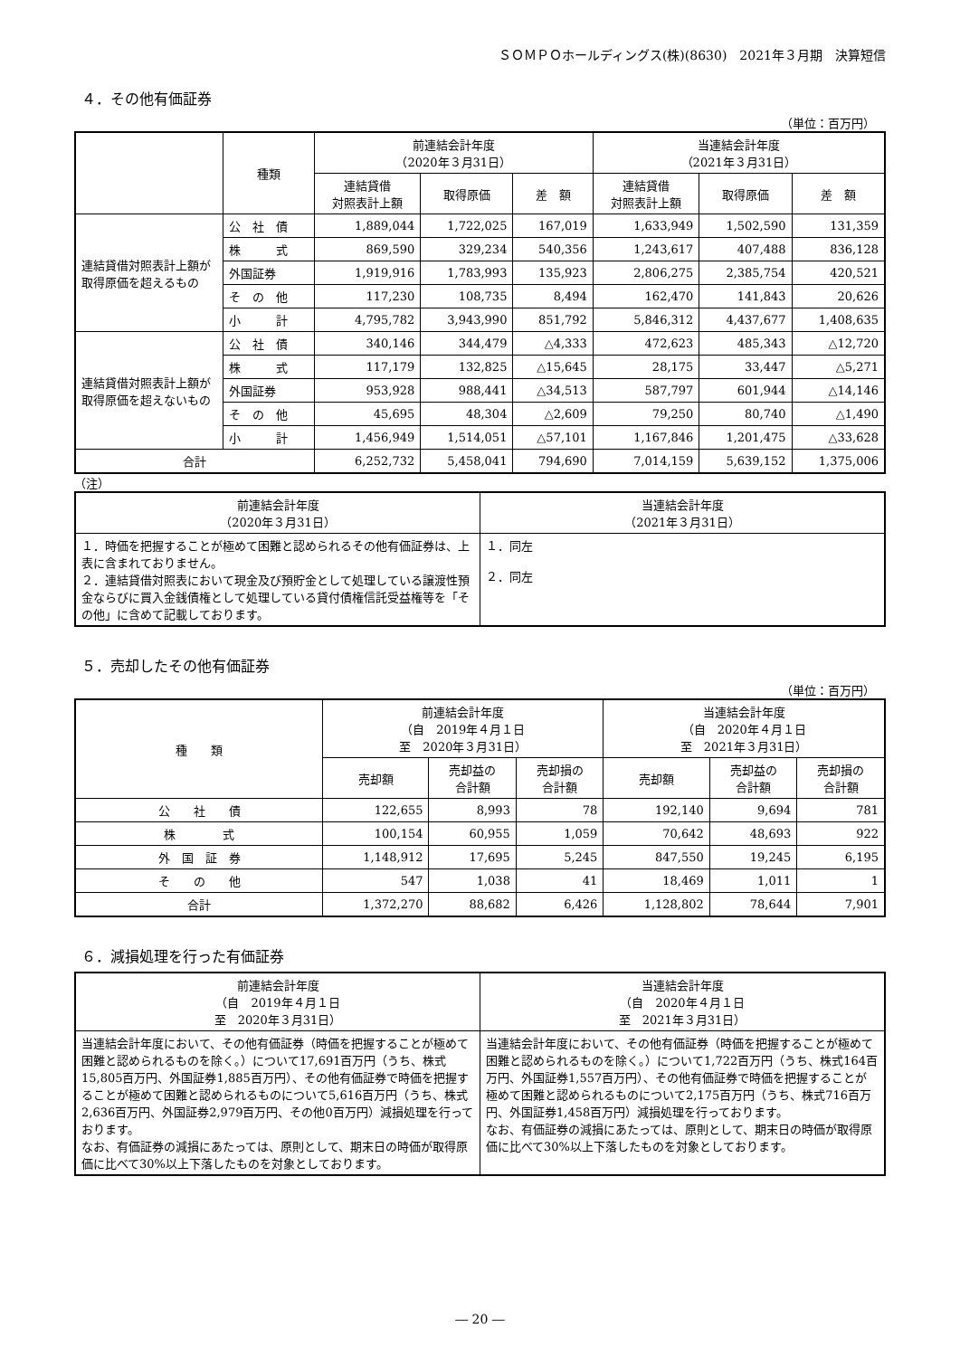ＳＯＭＰＯホールディングス(株)(8630)　2021年３月期　決算短信
４．その他有価証券
（単位：百万円）
| | 種類 | 前連結会計年度 （2020年３月31日） | | | 当連結会計年度 （2021年３月31日） | | |
| --- | --- | --- | --- | --- | --- | --- | --- |
| | | 連結貸借 対照表計上額 | 取得原価 | 差 額 | 連結貸借 対照表計上額 | 取得原価 | 差 額 |
| 連結貸借対照表計上額が取得原価を超えるもの | 公 社 債 | 1,889,044 | 1,722,025 | 167,019 | 1,633,949 | 1,502,590 | 131,359 |
| | 株 式 | 869,590 | 329,234 | 540,356 | 1,243,617 | 407,488 | 836,128 |
| | 外国証券 | 1,919,916 | 1,783,993 | 135,923 | 2,806,275 | 2,385,754 | 420,521 |
| | そ の 他 | 117,230 | 108,735 | 8,494 | 162,470 | 141,843 | 20,626 |
| | 小 計 | 4,795,782 | 3,943,990 | 851,792 | 5,846,312 | 4,437,677 | 1,408,635 |
| 連結貸借対照表計上額が取得原価を超えないもの | 公 社 債 | 340,146 | 344,479 | △4,333 | 472,623 | 485,343 | △12,720 |
| | 株 式 | 117,179 | 132,825 | △15,645 | 28,175 | 33,447 | △5,271 |
| | 外国証券 | 953,928 | 988,441 | △34,513 | 587,797 | 601,944 | △14,146 |
| | そ の 他 | 45,695 | 48,304 | △2,609 | 79,250 | 80,740 | △1,490 |
| | 小 計 | 1,456,949 | 1,514,051 | △57,101 | 1,167,846 | 1,201,475 | △33,628 |
| 合計 | | 6,252,732 | 5,458,041 | 794,690 | 7,014,159 | 5,639,152 | 1,375,006 |
（注）
| 前連結会計年度 （2020年３月31日） | 当連結会計年度 （2021年３月31日） |
| --- | --- |
| １．時価を把握することが極めて困難と認められるその他有価証券は、上表に含まれておりません。 ２．連結貸借対照表において現金及び預貯金として処理している譲渡性預金ならびに買入金銭債権として処理している貸付債権信託受益権等を「その他」に含めて記載しております。 | １．同左 ２．同左 |
５．売却したその他有価証券
（単位：百万円）
| 種 類 | 前連結会計年度 （自 2019年４月１日 至 2020年３月31日） | | | 当連結会計年度 （自 2020年４月１日 至 2021年３月31日） | | |
| --- | --- | --- | --- | --- | --- | --- |
| | 売却額 | 売却益の 合計額 | 売却損の 合計額 | 売却額 | 売却益の 合計額 | 売却損の 合計額 |
| 公 社 債 | 122,655 | 8,993 | 78 | 192,140 | 9,694 | 781 |
| 株 式 | 100,154 | 60,955 | 1,059 | 70,642 | 48,693 | 922 |
| 外 国 証 券 | 1,148,912 | 17,695 | 5,245 | 847,550 | 19,245 | 6,195 |
| そ の 他 | 547 | 1,038 | 41 | 18,469 | 1,011 | 1 |
| 合計 | 1,372,270 | 88,682 | 6,426 | 1,128,802 | 78,644 | 7,901 |
６．減損処理を行った有価証券
| 前連結会計年度 （自 2019年４月１日 至 2020年３月31日） | 当連結会計年度 （自 2020年４月１日 至 2021年３月31日） |
| --- | --- |
| 当連結会計年度において、その他有価証券（時価を把握することが極めて困難と認められるものを除く。）について17,691百万円（うち、株式15,805百万円、外国証券1,885百万円）、その他有価証券で時価を把握することが極めて困難と認められるものについて5,616百万円（うち、株式2,636百万円、外国証券2,979百万円、その他0百万円）減損処理を行っております。 なお、有価証券の減損にあたっては、原則として、期末日の時価が取得原価に比べて30%以上下落したものを対象としております。 | 当連結会計年度において、その他有価証券（時価を把握することが極めて困難と認められるものを除く。）について1,722百万円（うち、株式164百万円、外国証券1,557百万円）、その他有価証券で時価を把握することが極めて困難と認められるものについて2,175百万円（うち、株式716百万円、外国証券1,458百万円）減損処理を行っております。 なお、有価証券の減損にあたっては、原則として、期末日の時価が取得原価に比べて30%以上下落したものを対象としております。 |
― 20 ―